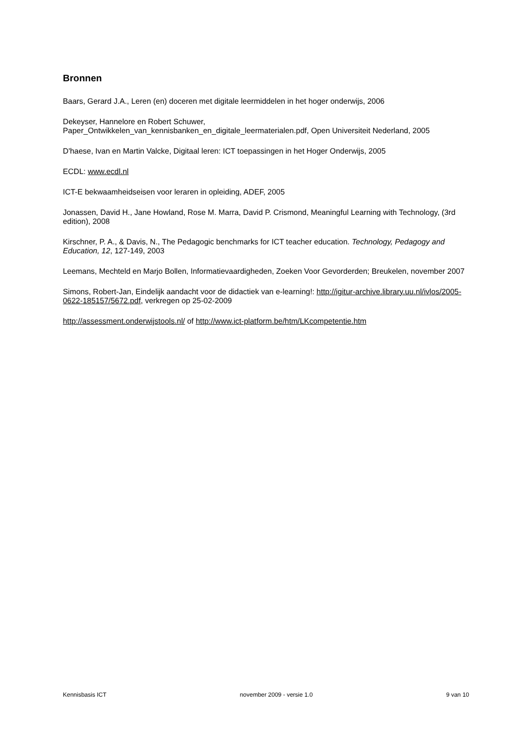Bronnen
Baars, Gerard J.A., Leren (en) doceren met digitale leermiddelen in het hoger onderwijs, 2006
Dekeyser, Hannelore en Robert Schuwer,
Paper_Ontwikkelen_van_kennisbanken_en_digitale_leermaterialen.pdf, Open Universiteit Nederland, 2005
D'haese, Ivan en Martin Valcke, Digitaal leren: ICT toepassingen in het Hoger Onderwijs, 2005
ECDL: www.ecdl.nl
ICT-E bekwaamheidseisen voor leraren in opleiding, ADEF, 2005
Jonassen, David H., Jane Howland, Rose M. Marra, David P. Crismond, Meaningful Learning with Technology, (3rd edition), 2008
Kirschner, P. A., & Davis, N., The Pedagogic benchmarks for ICT teacher education. Technology, Pedagogy and Education, 12, 127-149, 2003
Leemans, Mechteld en Marjo Bollen, Informatievaardigheden, Zoeken Voor Gevorderden; Breukelen, november 2007
Simons, Robert-Jan, Eindelijk aandacht voor de didactiek van e-learning!: http://igitur-archive.library.uu.nl/ivlos/2005-0622-185157/5672.pdf, verkregen op 25-02-2009
http://assessment.onderwijstools.nl/ of http://www.ict-platform.be/htm/LKcompetentie.htm
Kennisbasis ICT november 2009 - versie 1.0 9 van 10